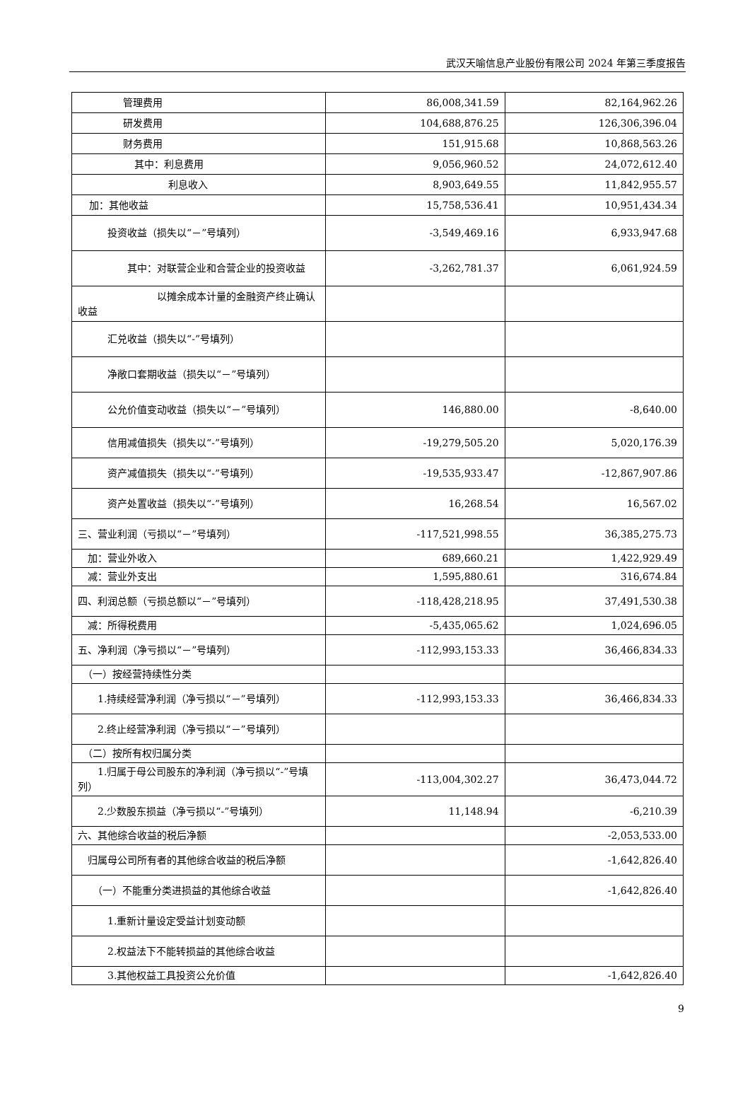武汉天喻信息产业股份有限公司 2024 年第三季度报告
| 管理费用 | 86,008,341.59 | 82,164,962.26 |
| 研发费用 | 104,688,876.25 | 126,306,396.04 |
| 财务费用 | 151,915.68 | 10,868,563.26 |
| 其中：利息费用 | 9,056,960.52 | 24,072,612.40 |
| 利息收入 | 8,903,649.55 | 11,842,955.57 |
| 加：其他收益 | 15,758,536.41 | 10,951,434.34 |
| 投资收益（损失以“－”号填列） | -3,549,469.16 | 6,933,947.68 |
| 其中：对联营企业和合营企业的投资收益 | -3,262,781.37 | 6,061,924.59 |
| 以摊余成本计量的金融资产终止确认收益 | | |
| 汇兑收益（损失以“-”号填列） | | |
| 净敞口套期收益（损失以“－”号填列） | | |
| 公允价值变动收益（损失以“－”号填列） | 146,880.00 | -8,640.00 |
| 信用减值损失（损失以“-”号填列） | -19,279,505.20 | 5,020,176.39 |
| 资产减值损失（损失以“-”号填列） | -19,535,933.47 | -12,867,907.86 |
| 资产处置收益（损失以“-”号填列） | 16,268.54 | 16,567.02 |
| 三、营业利润（亏损以“－”号填列） | -117,521,998.55 | 36,385,275.73 |
| 加：营业外收入 | 689,660.21 | 1,422,929.49 |
| 减：营业外支出 | 1,595,880.61 | 316,674.84 |
| 四、利润总额（亏损总额以“－”号填列） | -118,428,218.95 | 37,491,530.38 |
| 减：所得税费用 | -5,435,065.62 | 1,024,696.05 |
| 五、净利润（净亏损以“－”号填列） | -112,993,153.33 | 36,466,834.33 |
| （一）按经营持续性分类 | | |
| 1.持续经营净利润（净亏损以“－”号填列） | -112,993,153.33 | 36,466,834.33 |
| 2.终止经营净利润（净亏损以“－”号填列） | | |
| （二）按所有权归属分类 | | |
| 1.归属于母公司股东的净利润（净亏损以“-”号填列） | -113,004,302.27 | 36,473,044.72 |
| 2.少数股东损益（净亏损以“-”号填列） | 11,148.94 | -6,210.39 |
| 六、其他综合收益的税后净额 | | -2,053,533.00 |
| 归属母公司所有者的其他综合收益的税后净额 | | -1,642,826.40 |
| （一）不能重分类进损益的其他综合收益 | | -1,642,826.40 |
| 1.重新计量设定受益计划变动额 | | |
| 2.权益法下不能转损益的其他综合收益 | | |
| 3.其他权益工具投资公允价值 | | -1,642,826.40 |
9